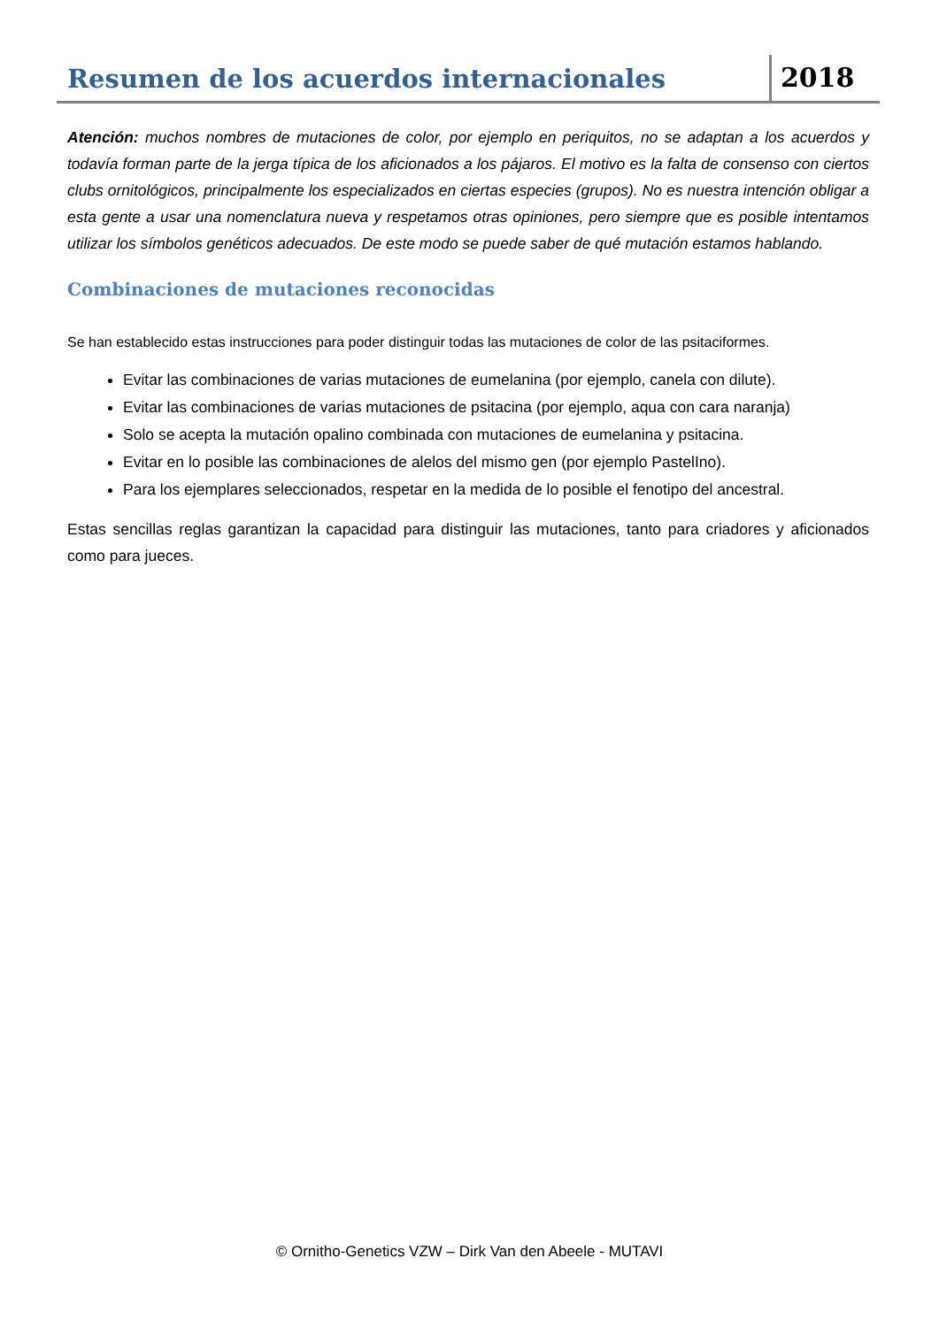Resumen de los acuerdos internacionales
2018
Atención: muchos nombres de mutaciones de color, por ejemplo en periquitos, no se adaptan a los acuerdos y todavía forman parte de la jerga típica de los aficionados a los pájaros. El motivo es la falta de consenso con ciertos clubs ornitológicos, principalmente los especializados en ciertas especies (grupos). No es nuestra intención obligar a esta gente a usar una nomenclatura nueva y respetamos otras opiniones, pero siempre que es posible intentamos utilizar los símbolos genéticos adecuados. De este modo se puede saber de qué mutación estamos hablando.
Combinaciones de mutaciones reconocidas
Se han establecido estas instrucciones para poder distinguir todas las mutaciones de color de las psitaciformes.
Evitar las combinaciones de varias mutaciones de eumelanina (por ejemplo, canela con dilute).
Evitar las combinaciones de varias mutaciones de psitacina (por ejemplo, aqua con cara naranja)
Solo se acepta la mutación opalino combinada con mutaciones de eumelanina y psitacina.
Evitar en lo posible las combinaciones de alelos del mismo gen (por ejemplo PastelIno).
Para los ejemplares seleccionados, respetar en la medida de lo posible el fenotipo del ancestral.
Estas sencillas reglas garantizan la capacidad para distinguir las mutaciones, tanto para criadores y aficionados como para jueces.
© Ornitho-Genetics VZW – Dirk Van den Abeele - MUTAVI